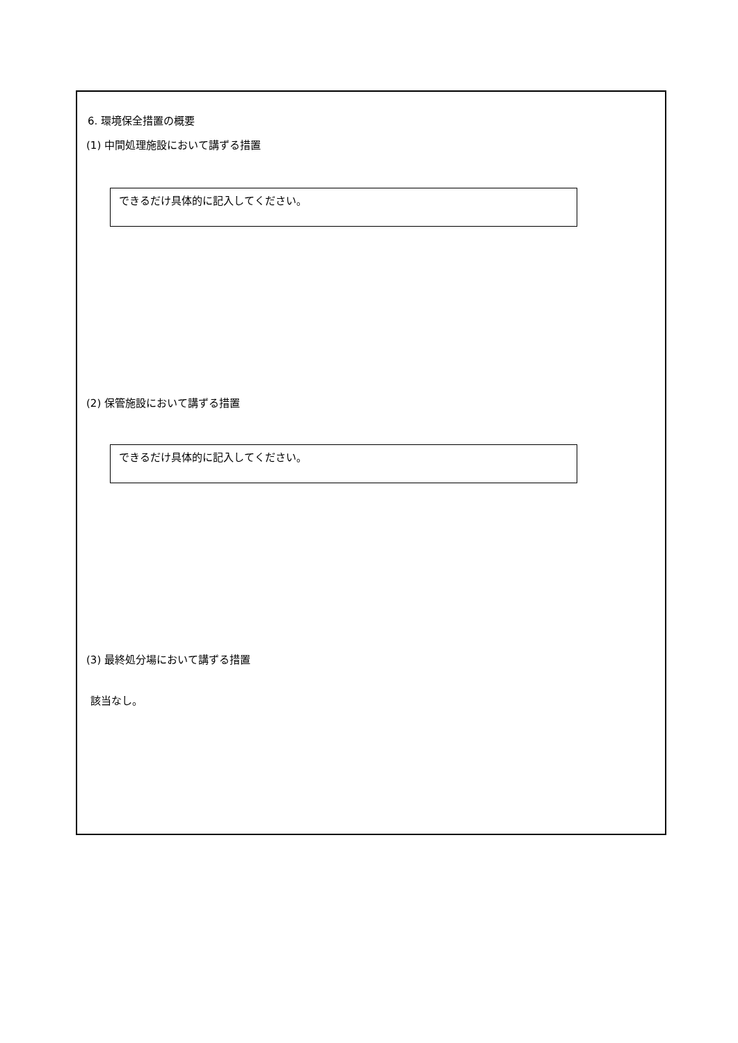6. 環境保全措置の概要
(1) 中間処理施設において講ずる措置
できるだけ具体的に記入してください。
(2) 保管施設において講ずる措置
できるだけ具体的に記入してください。
(3) 最終処分場において講ずる措置
該当なし。